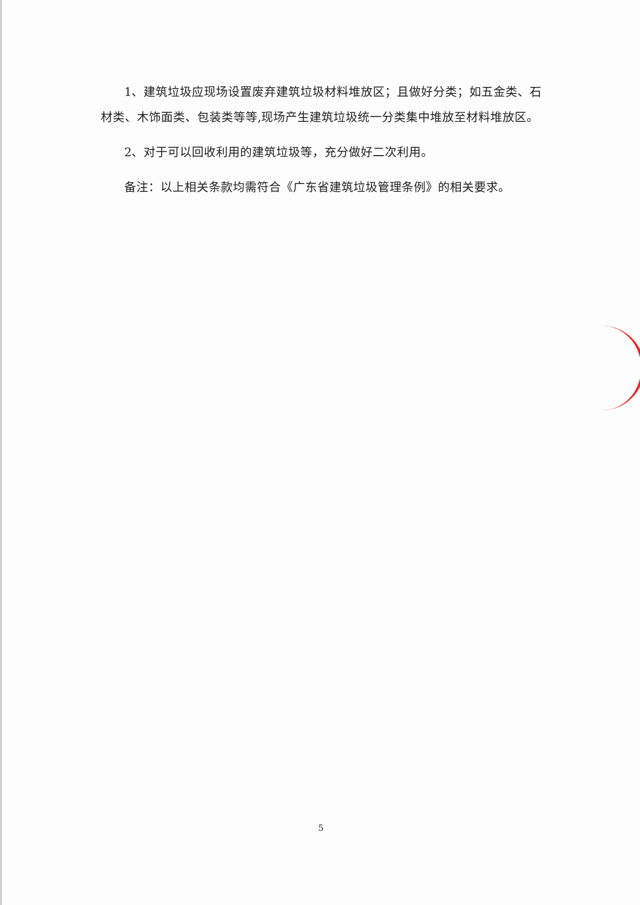1、建筑垃圾应现场设置废弃建筑垃圾材料堆放区；且做好分类；如五金类、石材类、木饰面类、包装类等等,现场产生建筑垃圾统一分类集中堆放至材料堆放区。
2、对于可以回收利用的建筑垃圾等，充分做好二次利用。
备注：以上相关条款均需符合《广东省建筑垃圾管理条例》的相关要求。
5